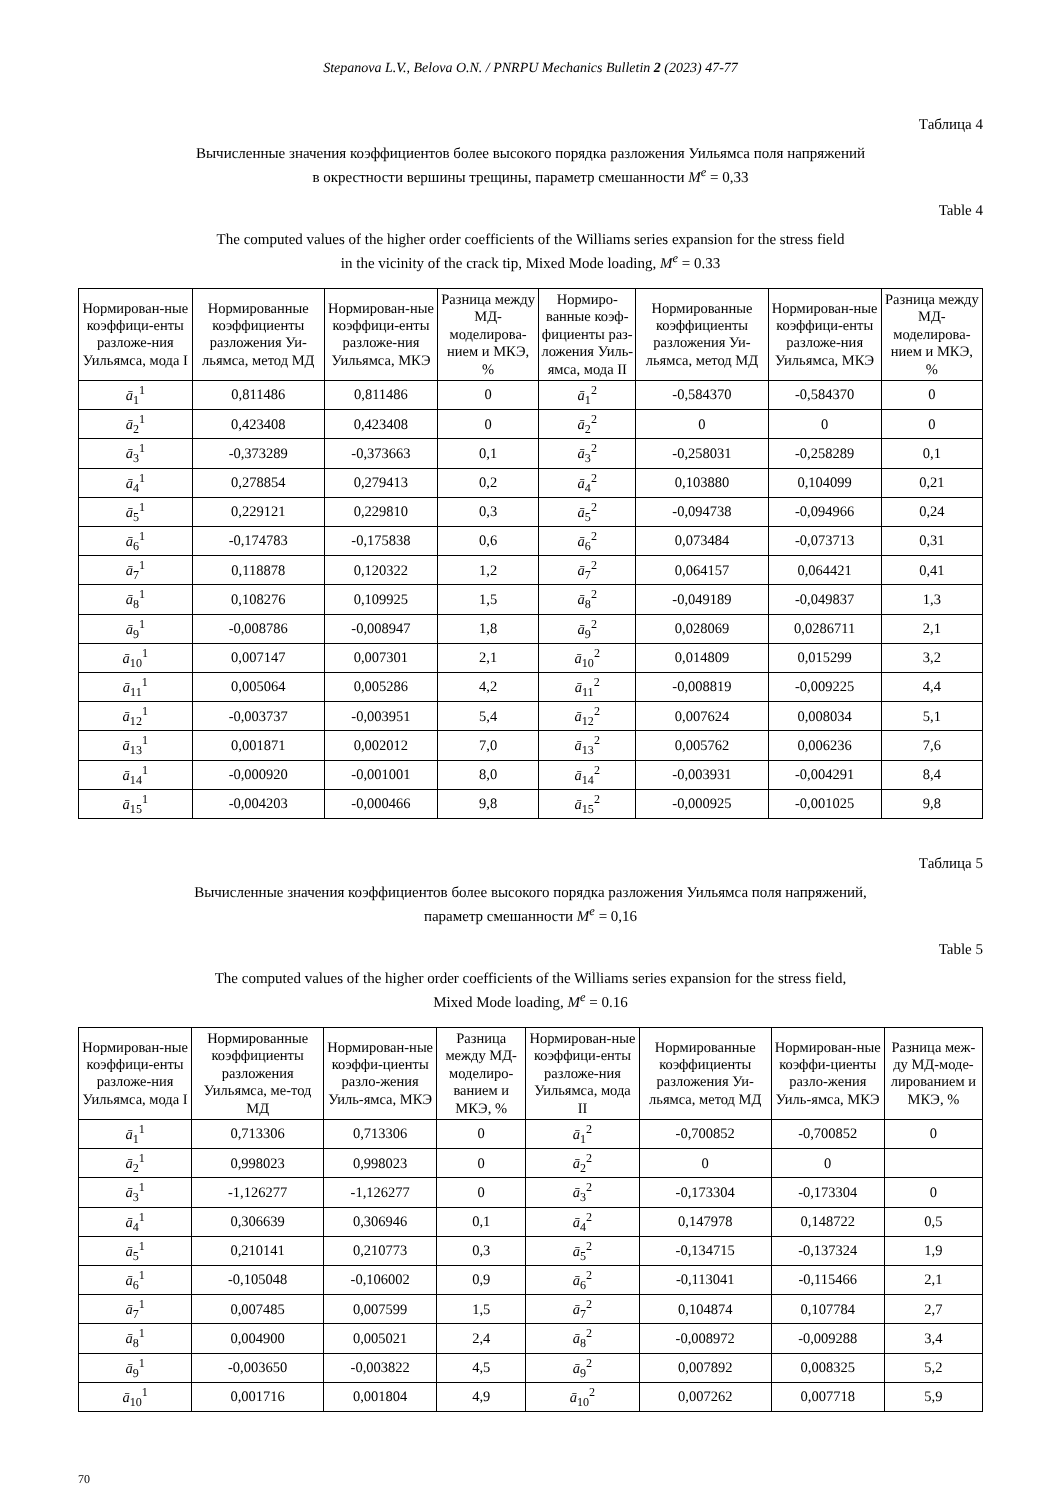Stepanova L.V., Belova O.N. / PNRPU Mechanics Bulletin 2 (2023) 47-77
Таблица 4
Вычисленные значения коэффициентов более высокого порядка разложения Уильямса поля напряжений
в окрестности вершины трещины, параметр смешанности M<sup>e</sup> = 0,33
Table 4
The computed values of the higher order coefficients of the Williams series expansion for the stress field
in the vicinity of the crack tip, Mixed Mode loading, M<sup>e</sup> = 0.33
| Нормирован-ные коэффици-енты разложе-ния Уильямса, мода I | Нормированные коэффициенты разложения Уи-льямса, метод МД | Нормирован-ные коэффици-енты разложе-ния Уильямса, МКЭ | Разница между МД-моделирова-нием и МКЭ, % | Нормиро-ванные коэф-фициенты раз-ложения Уиль-ямса, мода II | Нормированные коэффициенты разложения Уи-льямса, метод МД | Нормирован-ные коэффици-енты разложе-ния Уильямса, МКЭ | Разница между МД-моделирова-нием и МКЭ, % |
| --- | --- | --- | --- | --- | --- | --- | --- |
| ā<sub>1</sub><sup>1</sup> | 0,811486 | 0,811486 | 0 | ā<sub>1</sub><sup>2</sup> | -0,584370 | -0,584370 | 0 |
| ā<sub>2</sub><sup>1</sup> | 0,423408 | 0,423408 | 0 | ā<sub>2</sub><sup>2</sup> | 0 | 0 | 0 |
| ā<sub>3</sub><sup>1</sup> | -0,373289 | -0,373663 | 0,1 | ā<sub>3</sub><sup>2</sup> | -0,258031 | -0,258289 | 0,1 |
| ā<sub>4</sub><sup>1</sup> | 0,278854 | 0,279413 | 0,2 | ā<sub>4</sub><sup>2</sup> | 0,103880 | 0,104099 | 0,21 |
| ā<sub>5</sub><sup>1</sup> | 0,229121 | 0,229810 | 0,3 | ā<sub>5</sub><sup>2</sup> | -0,094738 | -0,094966 | 0,24 |
| ā<sub>6</sub><sup>1</sup> | -0,174783 | -0,175838 | 0,6 | ā<sub>6</sub><sup>2</sup> | 0,073484 | -0,073713 | 0,31 |
| ā<sub>7</sub><sup>1</sup> | 0,118878 | 0,120322 | 1,2 | ā<sub>7</sub><sup>2</sup> | 0,064157 | 0,064421 | 0,41 |
| ā<sub>8</sub><sup>1</sup> | 0,108276 | 0,109925 | 1,5 | ā<sub>8</sub><sup>2</sup> | -0,049189 | -0,049837 | 1,3 |
| ā<sub>9</sub><sup>1</sup> | -0,008786 | -0,008947 | 1,8 | ā<sub>9</sub><sup>2</sup> | 0,028069 | 0,0286711 | 2,1 |
| ā<sub>10</sub><sup>1</sup> | 0,007147 | 0,007301 | 2,1 | ā<sub>10</sub><sup>2</sup> | 0,014809 | 0,015299 | 3,2 |
| ā<sub>11</sub><sup>1</sup> | 0,005064 | 0,005286 | 4,2 | ā<sub>11</sub><sup>2</sup> | -0,008819 | -0,009225 | 4,4 |
| ā<sub>12</sub><sup>1</sup> | -0,003737 | -0,003951 | 5,4 | ā<sub>12</sub><sup>2</sup> | 0,007624 | 0,008034 | 5,1 |
| ā<sub>13</sub><sup>1</sup> | 0,001871 | 0,002012 | 7,0 | ā<sub>13</sub><sup>2</sup> | 0,005762 | 0,006236 | 7,6 |
| ā<sub>14</sub><sup>1</sup> | -0,000920 | -0,001001 | 8,0 | ā<sub>14</sub><sup>2</sup> | -0,003931 | -0,004291 | 8,4 |
| ā<sub>15</sub><sup>1</sup> | -0,004203 | -0,000466 | 9,8 | ā<sub>15</sub><sup>2</sup> | -0,000925 | -0,001025 | 9,8 |
Таблица 5
Вычисленные значения коэффициентов более высокого порядка разложения Уильямса поля напряжений,
параметр смешанности M<sup>e</sup> = 0,16
Table 5
The computed values of the higher order coefficients of the Williams series expansion for the stress field,
Mixed Mode loading, M<sup>e</sup> = 0.16
| Нормирован-ные коэффици-енты разложе-ния Уильямса, мода I | Нормированные коэффициенты разложения Уильямса, ме-тод МД | Нормирован-ные коэффи-циенты разло-жения Уиль-ямса, МКЭ | Разница между МД-моделиро-ванием и МКЭ, % | Нормирован-ные коэффици-енты разложе-ния Уильямса, мода II | Нормированные коэффициенты разложения Уи-льямса, метод МД | Нормирован-ные коэффи-циенты разло-жения Уиль-ямса, МКЭ | Разница меж-ду МД-моде-лированием и МКЭ, % |
| --- | --- | --- | --- | --- | --- | --- | --- |
| ā<sub>1</sub><sup>1</sup> | 0,713306 | 0,713306 | 0 | ā<sub>1</sub><sup>2</sup> | -0,700852 | -0,700852 | 0 |
| ā<sub>2</sub><sup>1</sup> | 0,998023 | 0,998023 | 0 | ā<sub>2</sub><sup>2</sup> | 0 | 0 | |
| ā<sub>3</sub><sup>1</sup> | -1,126277 | -1,126277 | 0 | ā<sub>3</sub><sup>2</sup> | -0,173304 | -0,173304 | 0 |
| ā<sub>4</sub><sup>1</sup> | 0,306639 | 0,306946 | 0,1 | ā<sub>4</sub><sup>2</sup> | 0,147978 | 0,148722 | 0,5 |
| ā<sub>5</sub><sup>1</sup> | 0,210141 | 0,210773 | 0,3 | ā<sub>5</sub><sup>2</sup> | -0,134715 | -0,137324 | 1,9 |
| ā<sub>6</sub><sup>1</sup> | -0,105048 | -0,106002 | 0,9 | ā<sub>6</sub><sup>2</sup> | -0,113041 | -0,115466 | 2,1 |
| ā<sub>7</sub><sup>1</sup> | 0,007485 | 0,007599 | 1,5 | ā<sub>7</sub><sup>2</sup> | 0,104874 | 0,107784 | 2,7 |
| ā<sub>8</sub><sup>1</sup> | 0,004900 | 0,005021 | 2,4 | ā<sub>8</sub><sup>2</sup> | -0,008972 | -0,009288 | 3,4 |
| ā<sub>9</sub><sup>1</sup> | -0,003650 | -0,003822 | 4,5 | ā<sub>9</sub><sup>2</sup> | 0,007892 | 0,008325 | 5,2 |
| ā<sub>10</sub><sup>1</sup> | 0,001716 | 0,001804 | 4,9 | ā<sub>10</sub><sup>2</sup> | 0,007262 | 0,007718 | 5,9 |
70